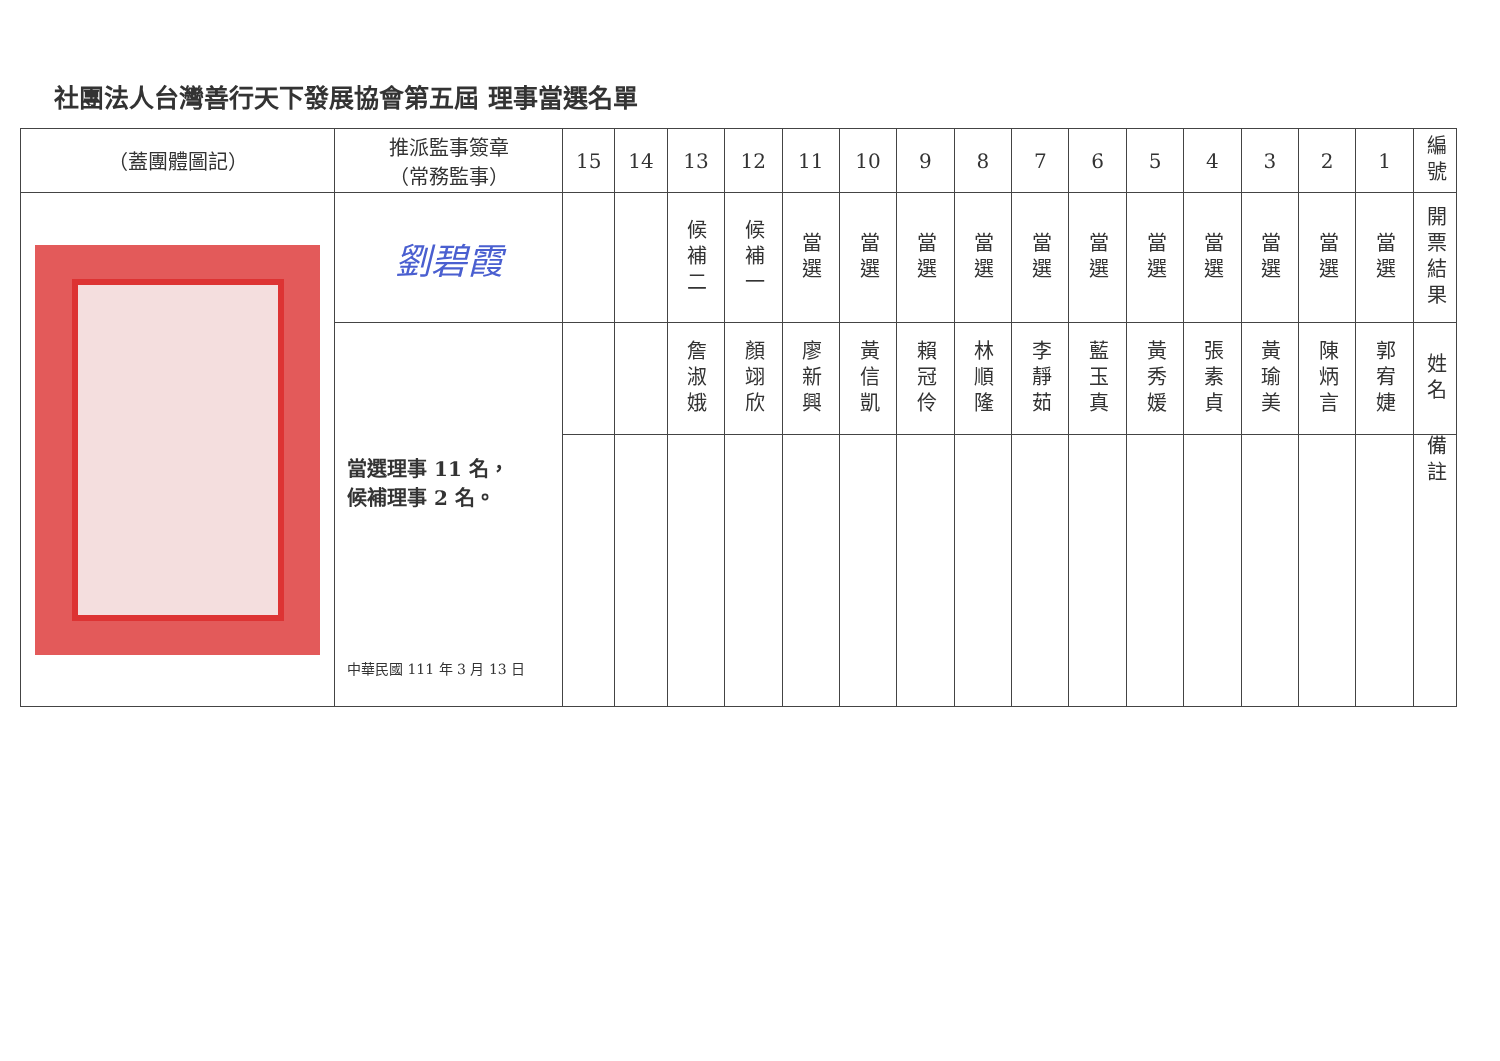社團法人台灣善行天下發展協會第五屆 理事當選名單
| （蓋團體圖記） | 推派監事簽章 （常務監事） | 15 | 14 | 13 | 12 | 11 | 10 | 9 | 8 | 7 | 6 | 5 | 4 | 3 | 2 | 1 | 編號 |
| | 劉碧霞 | | | 候補二 | 候補一 | 當選 | 當選 | 當選 | 當選 | 當選 | 當選 | 當選 | 當選 | 當選 | 當選 | 當選 | 開票結果 |
| | 當選理事 11 名， 候補理事 2 名。 中華民國 111 年 3 月 13 日 | | | 詹淑娥 | 顏翊欣 | 廖新興 | 黃信凱 | 賴冠伶 | 林順隆 | 李靜茹 | 藍玉真 | 黃秀媛 | 張素貞 | 黃瑜美 | 陳炳言 | 郭宥婕 | 姓名 |
| | | | | | | | | | | | | | | | | | 備註 |